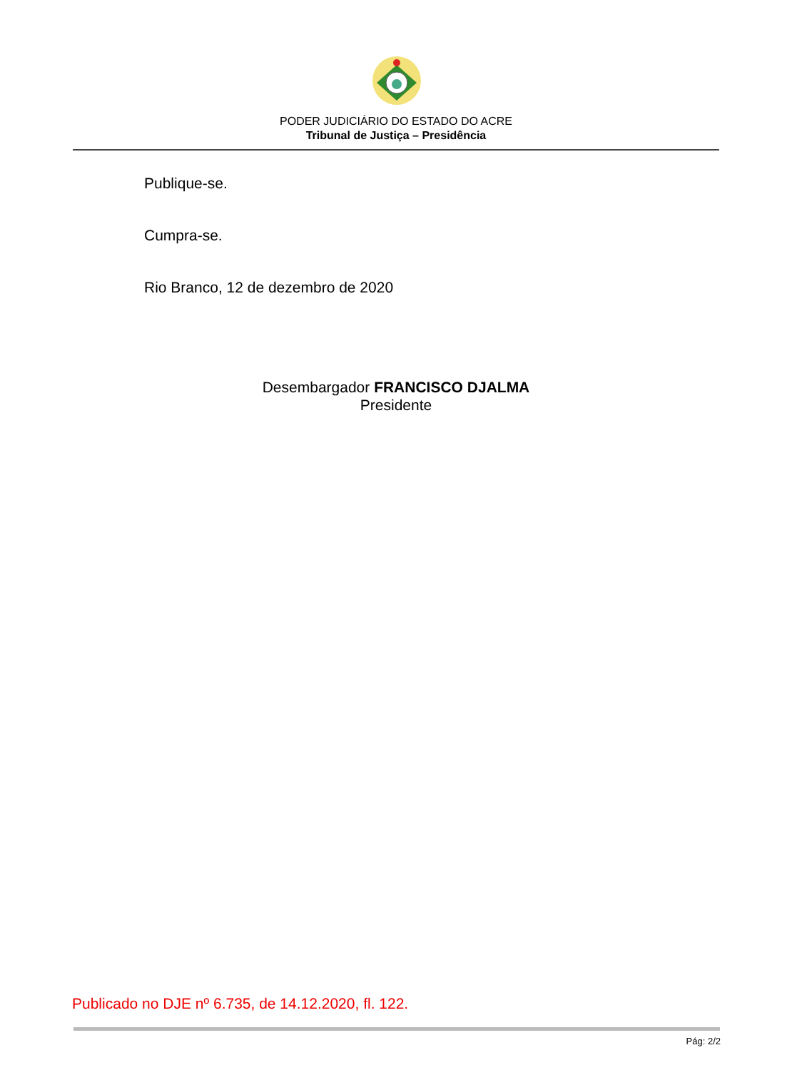PODER JUDICIÁRIO DO ESTADO DO ACRE
Tribunal de Justiça – Presidência
Publique-se.
Cumpra-se.
Rio Branco, 12 de dezembro de 2020
Desembargador FRANCISCO DJALMA
Presidente
Publicado no DJE nº 6.735, de 14.12.2020, fl. 122.
Pág: 2/2